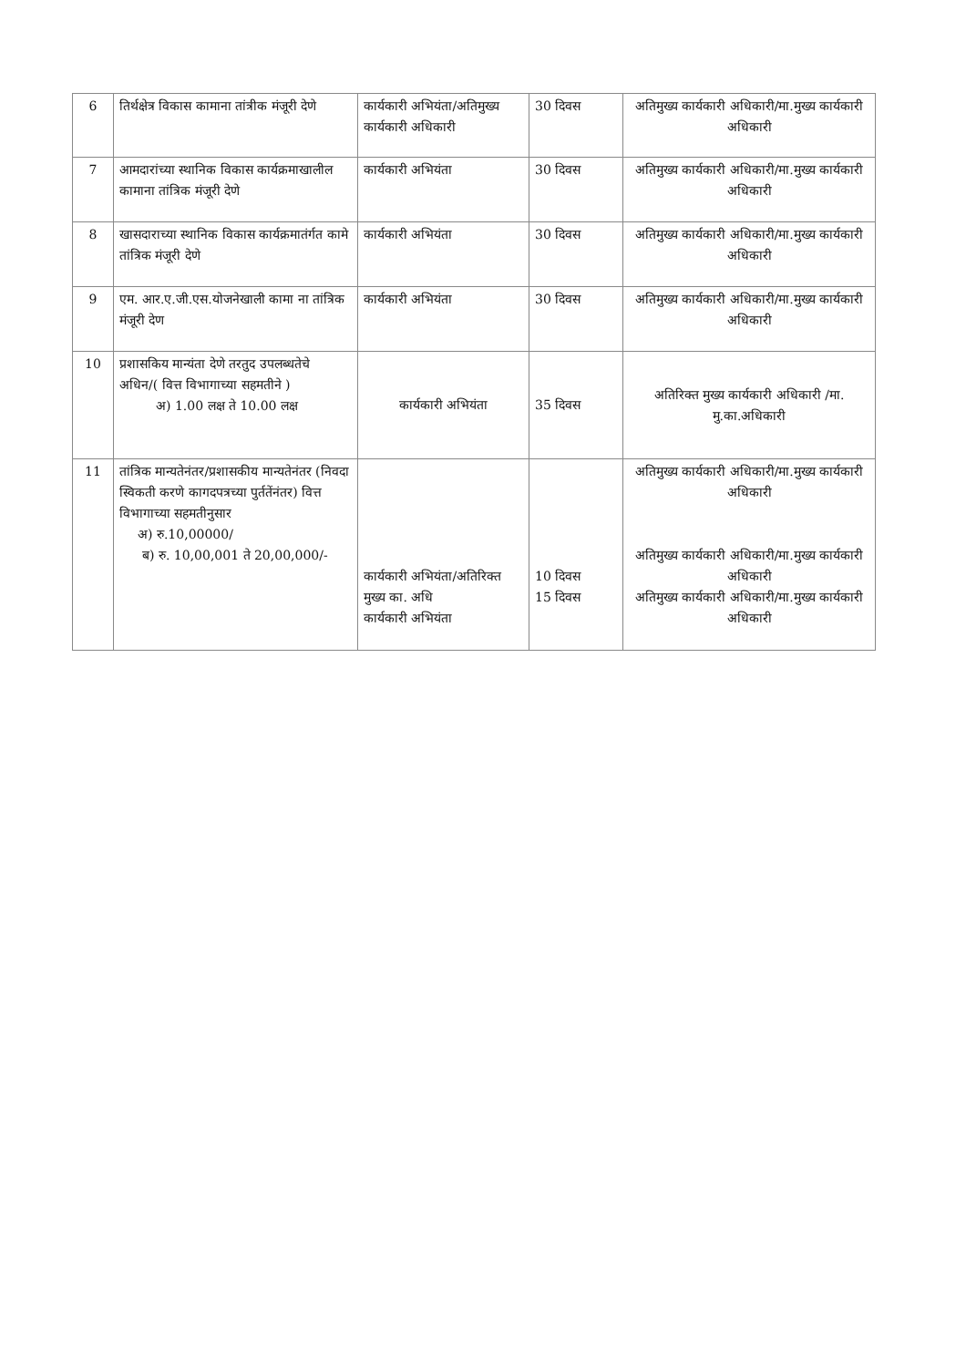| 6 | तिर्थक्षेत्र विकास कामाना तांत्रीक मंजूरी देणे | कार्यकारी अभियंता/अतिमुख्य कार्यकारी अधिकारी | 30 दिवस | अतिमुख्य कार्यकारी अधिकारी/मा.मुख्य कार्यकारी अधिकारी |
| 7 | आमदारांच्या स्थानिक विकास कार्यक्रमाखालील कामाना तांत्रिक मंजूरी देणे | कार्यकारी अभियंता | 30 दिवस | अतिमुख्य कार्यकारी अधिकारी/मा.मुख्य कार्यकारी अधिकारी |
| 8 | खासदाराच्या स्थानिक विकास कार्यक्रमातंर्गत कामे तांत्रिक मंजूरी देणे | कार्यकारी अभियंता | 30 दिवस | अतिमुख्य कार्यकारी अधिकारी/मा.मुख्य कार्यकारी अधिकारी |
| 9 | एम. आर.ए.जी.एस.योजनेखाली कामा ना तांत्रिक मंजूरी देण | कार्यकारी अभियंता | 30 दिवस | अतिमुख्य कार्यकारी अधिकारी/मा.मुख्य कार्यकारी अधिकारी |
| 10 | प्रशासकिय मान्यंता देणे तरतुद उपलब्धतेचे अधिन/( वित्त विभागाच्या सहमतीने ) अ) 1.00 लक्ष ते 10.00 लक्ष | कार्यकारी अभियंता | 35 दिवस | अतिरिक्त मुख्य कार्यकारी अधिकारी /मा. मु.का.अधिकारी |
| 11 | तांत्रिक मान्यतेनंतर/प्रशासकीय मान्यतेनंतर (निवदा स्विकती करणे कागदपत्रच्या पुर्ततेंनंतर) वित्त विभागाच्या सहमतीनुसार अ) रु.10,00000/ ब) रु. 10,00,001 ते 20,00,000/- | कार्यकारी अभियंता/अतिरिक्त मुख्य का. अधि कार्यकारी अभियंता | 10 दिवस 15 दिवस | अतिमुख्य कार्यकारी अधिकारी/मा.मुख्य कार्यकारी अधिकारी अतिमुख्य कार्यकारी अधिकारी/मा.मुख्य कार्यकारी अधिकारी अतिमुख्य कार्यकारी अधिकारी/मा.मुख्य कार्यकारी अधिकारी |